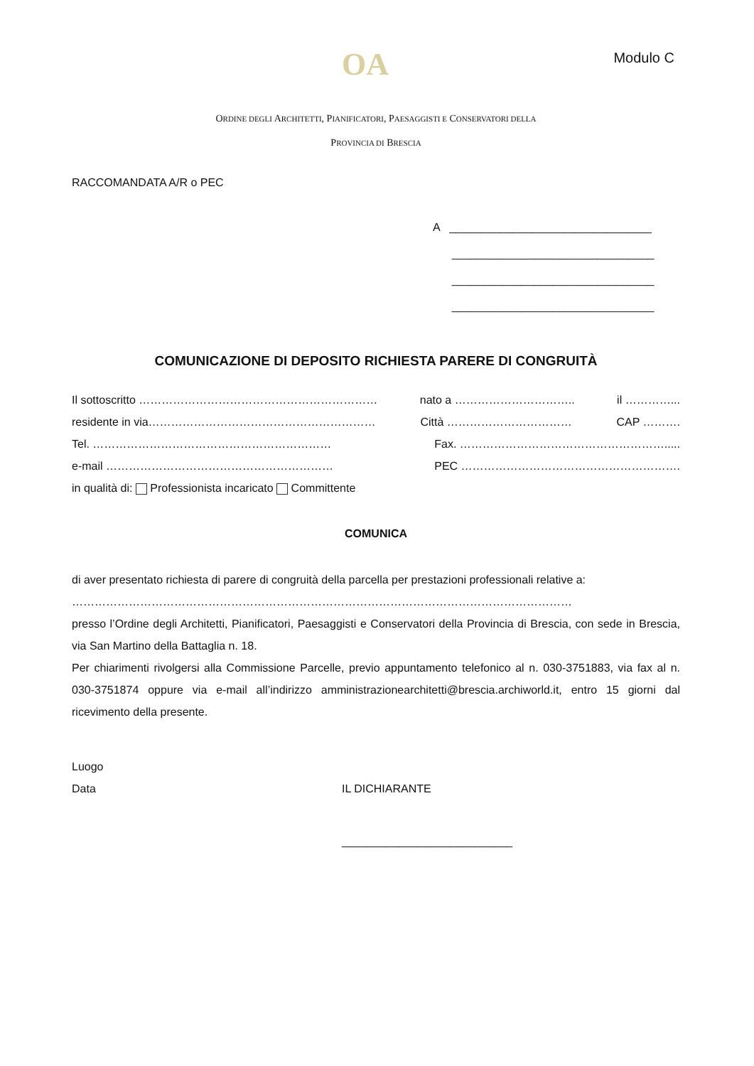OA Modulo C
ORDINE DEGLI ARCHITETTI, PIANIFICATORI, PAESAGGISTI E CONSERVATORI DELLA
PROVINCIA DI BRESCIA
RACCOMANDATA A/R o PEC
A ________________________________
________________________________
________________________________
________________________________
COMUNICAZIONE DI DEPOSITO RICHIESTA PARERE DI CONGRUITÀ
Il sottoscritto ……………………………………………………… nato a ………………………….. il …………...
residente in via…………………………………………………… Città …………………………… CAP ……….
Tel. ……………………………………………………… Fax. ……………………………………………….....
e-mail …………………………………………………… PEC ………………………………………………….
in qualità di: Professionista incaricato Committente
COMUNICA
di aver presentato richiesta di parere di congruità della parcella per prestazioni professionali relative a:
……………………………………………………………………………………………………………………
presso l’Ordine degli Architetti, Pianificatori, Paesaggisti e Conservatori della Provincia di Brescia, con sede in Brescia, via San Martino della Battaglia n. 18.
Per chiarimenti rivolgersi alla Commissione Parcelle, previo appuntamento telefonico al n. 030-3751883, via fax al n. 030-3751874 oppure via e-mail all’indirizzo amministrazionearchitetti@brescia.archiworld.it, entro 15 giorni dal ricevimento della presente.
Luogo
Data IL DICHIARANTE
___________________________